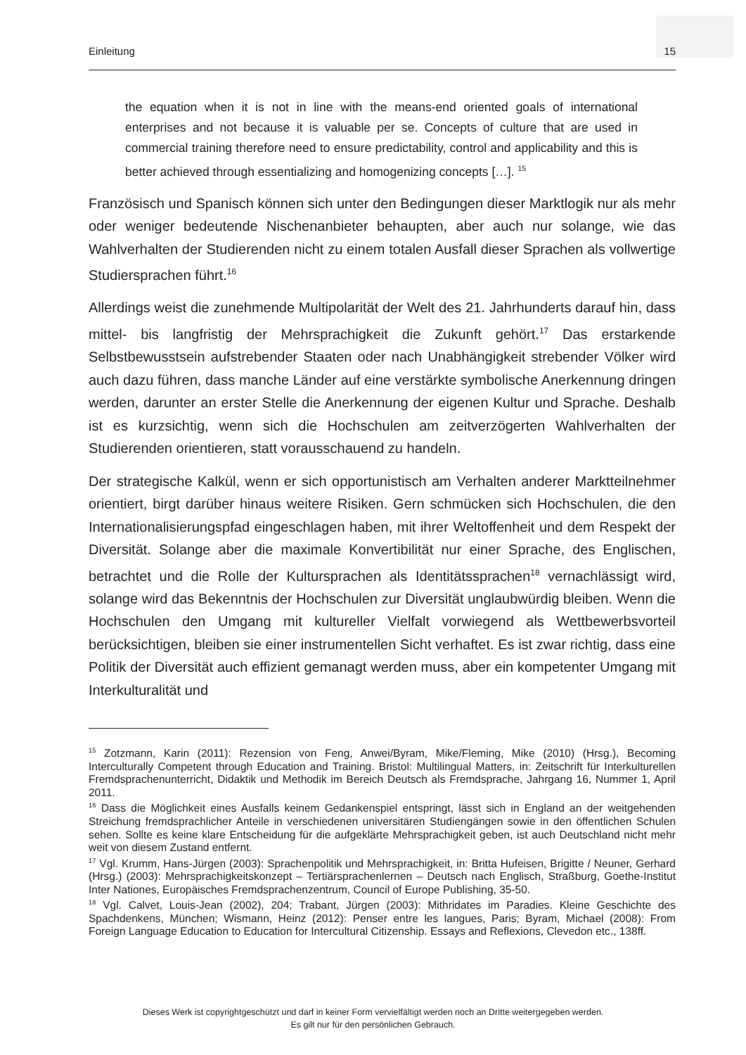Einleitung 15
the equation when it is not in line with the means-end oriented goals of international enterprises and not because it is valuable per se. Concepts of culture that are used in commercial training therefore need to ensure predictability, control and applicability and this is better achieved through essentializing and homogenizing concepts […]. <sup>15</sup>
Französisch und Spanisch können sich unter den Bedingungen dieser Marktlogik nur als mehr oder weniger bedeutende Nischenanbieter behaupten, aber auch nur solange, wie das Wahlverhalten der Studierenden nicht zu einem totalen Ausfall dieser Sprachen als vollwertige Studiersprachen führt.<sup>16</sup>
Allerdings weist die zunehmende Multipolarität der Welt des 21. Jahrhunderts darauf hin, dass mittel- bis langfristig der Mehrsprachigkeit die Zukunft gehört.<sup>17</sup> Das erstarkende Selbstbewusstsein aufstrebender Staaten oder nach Unabhängigkeit strebender Völker wird auch dazu führen, dass manche Länder auf eine verstärkte symbolische Anerkennung dringen werden, darunter an erster Stelle die Anerkennung der eigenen Kultur und Sprache. Deshalb ist es kurzsichtig, wenn sich die Hochschulen am zeitverzögerten Wahlverhalten der Studierenden orientieren, statt vorausschauend zu handeln.
Der strategische Kalkül, wenn er sich opportunistisch am Verhalten anderer Marktteilnehmer orientiert, birgt darüber hinaus weitere Risiken. Gern schmücken sich Hochschulen, die den Internationalisierungspfad eingeschlagen haben, mit ihrer Weltoffenheit und dem Respekt der Diversität. Solange aber die maximale Konvertibilität nur einer Sprache, des Englischen, betrachtet und die Rolle der Kultursprachen als Identitätssprachen<sup>18</sup> vernachlässigt wird, solange wird das Bekenntnis der Hochschulen zur Diversität unglaubwürdig bleiben. Wenn die Hochschulen den Umgang mit kultureller Vielfalt vorwiegend als Wettbewerbsvorteil berücksichtigen, bleiben sie einer instrumentellen Sicht verhaftet. Es ist zwar richtig, dass eine Politik der Diversität auch effizient gemanagt werden muss, aber ein kompetenter Umgang mit Interkulturalität und
<sup>15</sup> Zotzmann, Karin (2011): Rezension von Feng, Anwei/Byram, Mike/Fleming, Mike (2010) (Hrsg.), Becoming Interculturally Competent through Education and Training. Bristol: Multilingual Matters, in: Zeitschrift für Interkulturellen Fremdsprachenunterricht, Didaktik und Methodik im Bereich Deutsch als Fremdsprache, Jahrgang 16, Nummer 1, April 2011.
<sup>16</sup> Dass die Möglichkeit eines Ausfalls keinem Gedankenspiel entspringt, lässt sich in England an der weitgehenden Streichung fremdsprachlicher Anteile in verschiedenen universitären Studiengängen sowie in den öffentlichen Schulen sehen. Sollte es keine klare Entscheidung für die aufgeklärte Mehrsprachigkeit geben, ist auch Deutschland nicht mehr weit von diesem Zustand entfernt.
<sup>17</sup> Vgl. Krumm, Hans-Jürgen (2003): Sprachenpolitik und Mehrsprachigkeit, in: Britta Hufeisen, Brigitte / Neuner, Gerhard (Hrsg.) (2003): Mehrsprachigkeitskonzept – Tertiärsprachenlernen – Deutsch nach Englisch, Straßburg, Goethe-Institut Inter Nationes, Europäisches Fremdsprachenzentrum, Council of Europe Publishing, 35-50.
<sup>18</sup> Vgl. Calvet, Louis-Jean (2002), 204; Trabant, Jürgen (2003): Mithridates im Paradies. Kleine Geschichte des Spachdenkens, München; Wismann, Heinz (2012): Penser entre les langues, Paris; Byram, Michael (2008): From Foreign Language Education to Education for Intercultural Citizenship. Essays and Reflexions, Clevedon etc., 138ff.
Dieses Werk ist copyrightgeschützt und darf in keiner Form vervielfältigt werden noch an Dritte weitergegeben werden.
Es gilt nur für den persönlichen Gebrauch.